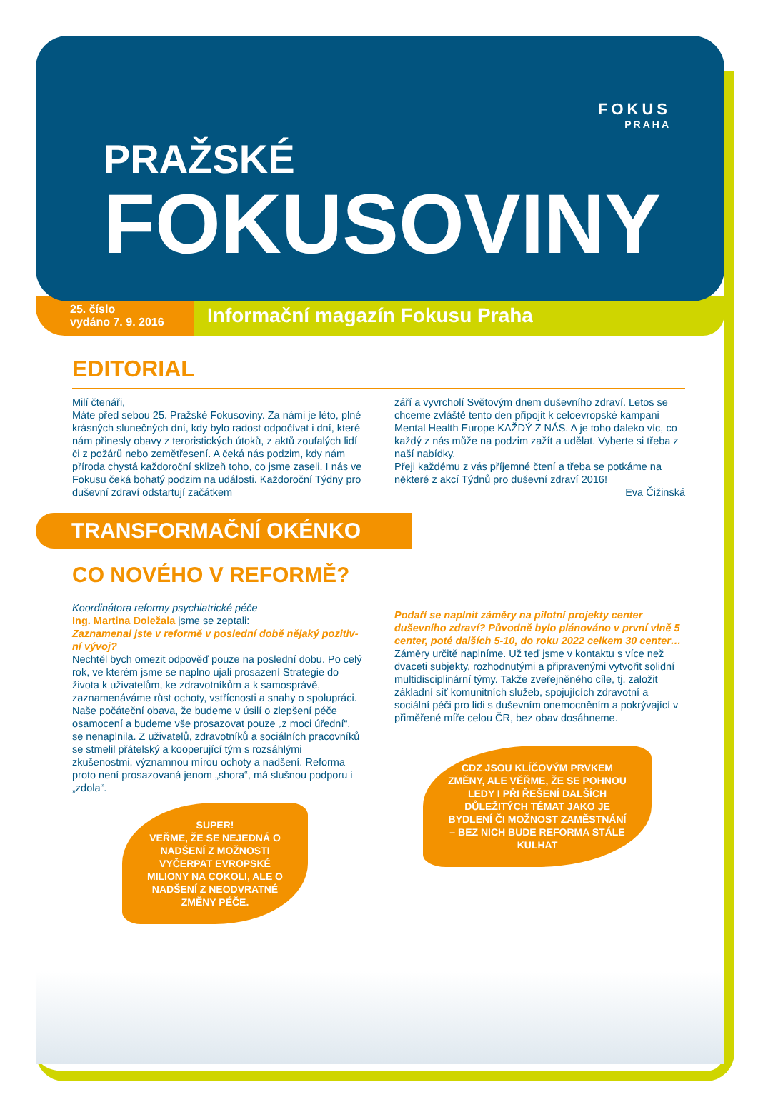FOKUS
PRAHA
PRAŽSKÉ
FOKUSOVINY
25. číslo
vydáno 7. 9. 2016
Informační magazín Fokusu Praha
EDITORIAL
Milí čtenáři,
Máte před sebou 25. Pražské Fokusoviny. Za námi je léto, plné krásných slunečných dní, kdy bylo radost odpočívat i dní, které nám přinesly obavy z teroristických útoků, z aktů zoufalých lidí či z požárů nebo zemětřesení. A čeká nás podzim, kdy nám příroda chystá každoroční sklizeň toho, co jsme zaseli. I nás ve Fokusu čeká bohatý podzim na událos­ti. Každoroční Týdny pro duševní zdraví odstartují začátkem
září a vyvrcholí Světovým dnem duševního zdraví. Letos se chceme zvláště tento den připojit k celoevropské kampani Mental Health Europe KAŽDÝ Z NÁS. A je toho daleko víc, co každý z nás může na podzim zažít a udělat. Vyberte si třeba z naší nabídky.
Přeji každému z vás příjemné čtení a třeba se potkáme na některé z akcí Týdnů pro duševní zdraví 2016!
Eva Čižinská
TRANSFORMAČNÍ OKÉNKO
CO NOVÉHO V REFORMĚ?
Koordinátora reformy psychiatrické péče
Ing. Martina Doležala jsme se zeptali:
Zaznamenal jste v reformě v poslední době nějaký pozitiv­ní vývoj?
Nechtěl bych omezit odpověď pouze na poslední dobu. Po celý rok, ve kterém jsme se naplno ujali prosazení Strategie do života k uživatelům, ke zdravotníkům a k samosprávě, zaznamenáváme růst ochoty, vstřícnosti a snahy o spolu­práci.
Naše počáteční obava, že budeme v úsilí o zlepšení péče osamocení a budeme vše prosazovat pouze „z moci úřední“, se nenaplnila. Z uživatelů, zdravotníků a sociálních pra­covníků se stmelil přátelský a kooperující tým s rozsáhlými zkušenostmi, významnou mírou ochoty a nadšení. Reforma proto není prosazovaná jenom „shora“, má slušnou podporu i „zdola“.
SUPER!
VEŘME, ŽE SE NEJEDNÁ O NADŠENÍ Z MOŽNOSTI VYČERPAT EVROPSKÉ MILIONY NA COKOLI, ALE O NADŠENÍ Z NEODVRATNÉ ZMĚNY PÉČE.
Podaří se naplnit záměry na pilotní projekty center duševního zdraví? Původně bylo plánováno v první vlně 5 center, poté dalších 5-10, do roku 2022 celkem 30 center…
Záměry určitě naplníme. Už teď jsme v kontaktu s více než dvaceti subjekty, rozhodnutými a připravenými vytvořit solidní multidisciplinární týmy. Takže zveřejněného cíle, tj. založit základní síť komunitních služeb, spojujících zdravotní a sociální péči pro lidi s duševním onemocněním a pokrývají­cí v přiměřené míře celou ČR, bez obav dosáhneme.
CDZ JSOU KLÍČOVÝM PRVKEM ZMĚNY, ALE VĚŘME, ŽE SE POHNOU LEDY I PŘI ŘEŠENÍ DALŠÍCH DŮLEŽITÝCH TÉMAT JAKO JE BYDLENÍ ČI MOŽNOST ZAMĚSTNÁNÍ – BEZ NICH BUDE REFORMA STÁLE KULHAT